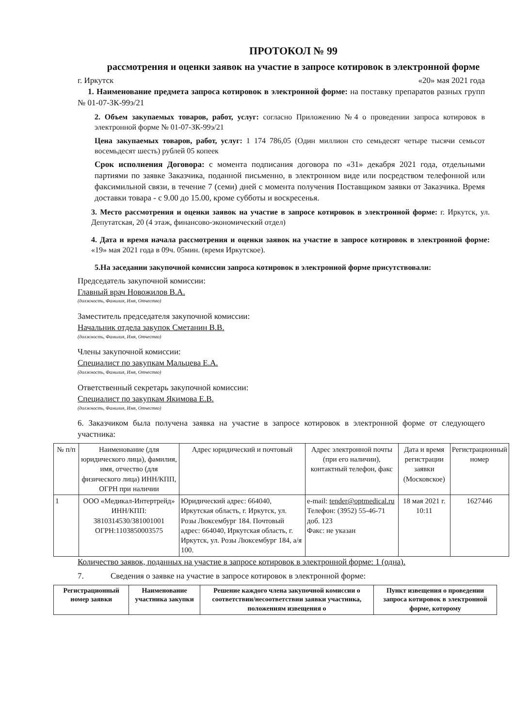ПРОТОКОЛ № 99
рассмотрения и оценки заявок на участие в запросе котировок в электронной форме
г. Иркутск «20» мая 2021 года
1. Наименование предмета запроса котировок в электронной форме: на поставку препаратов разных групп № 01-07-ЗК-99э/21
2. Объем закупаемых товаров, работ, услуг: согласно Приложению №4 о проведении запроса котировок в электронной форме № 01-07-ЗК-99э/21
Цена закупаемых товаров, работ, услуг: 1 174 786,05 (Один миллион сто семьдесят четыре тысячи семьсот восемьдесят шесть) рублей 05 копеек
Срок исполнения Договора: с момента подписания договора по «31» декабря 2021 года, отдельными партиями по заявке Заказчика, поданной письменно, в электронном виде или посредством телефонной или факсимильной связи, в течение 7 (семи) дней с момента получения Поставщиком заявки от Заказчика. Время доставки товара - с 9.00 до 15.00, кроме субботы и воскресенья.
3. Место рассмотрения и оценки заявок на участие в запросе котировок в электронной форме: г. Иркутск, ул. Депутатская, 20 (4 этаж, финансово-экономический отдел)
4. Дата и время начала рассмотрения и оценки заявок на участие в запросе котировок в электронной форме: «19» мая 2021 года в 09ч. 05мин. (время Иркутское).
5.На заседании закупочной комиссии запроса котировок в электронной форме присутствовали:
Председатель закупочной комиссии:
Главный врач Новожилов В.А.
(должность, Фамилия, Имя, Отчество)
Заместитель председателя закупочной комиссии:
Начальник отдела закупок Сметанин В.В.
(должность, Фамилия, Имя, Отчество)
Члены закупочной комиссии:
Специалист по закупкам Мальцева Е.А.
(должность, Фамилия, Имя, Отчество)
Ответственный секретарь закупочной комиссии:
Специалист по закупкам Якимова Е.В.
(должность, Фамилия, Имя, Отчество)
6. Заказчиком была получена заявка на участие в запросе котировок в электронной форме от следующего участника:
| № п/п | Наименование (для юридического лица), фамилия, имя, отчество (для физического лица) ИНН/КПП, ОГРН при наличии | Адрес юридический и почтовый | Адрес электронной почты (при его наличии), контактный телефон, факс | Дата и время регистрации заявки (Московское) | Регистрационный номер |
| --- | --- | --- | --- | --- | --- |
| 1 | ООО «Медикал-Интертрейд» ИНН/КПП: 3810314530/381001001 ОГРН:1103850003575 | Юридический адрес: 664040, Иркутская область, г. Иркутск, ул. Розы Люксембург 184. Почтовый адрес: 664040, Иркутская область, г. Иркутск, ул. Розы Люксембург 184, а/я 100. | e-mail: tender@optmedical.ru Телефон: (3952) 55-46-71 доб. 123 Факс: не указан | 18 мая 2021 г. 10:11 | 1627446 |
Количество заявок, поданных на участие в запросе котировок в электронной форме: 1 (одна).
7. Сведения о заявке на участие в запросе котировок в электронной форме:
| Регистрационный номер заявки | Наименование участника закупки | Решение каждого члена закупочной комиссии о соответствии/несоответствии заявки участника, положениям извещения о | Пункт извещения о проведении запроса котировок в электронной форме, которому |
| --- | --- | --- | --- |